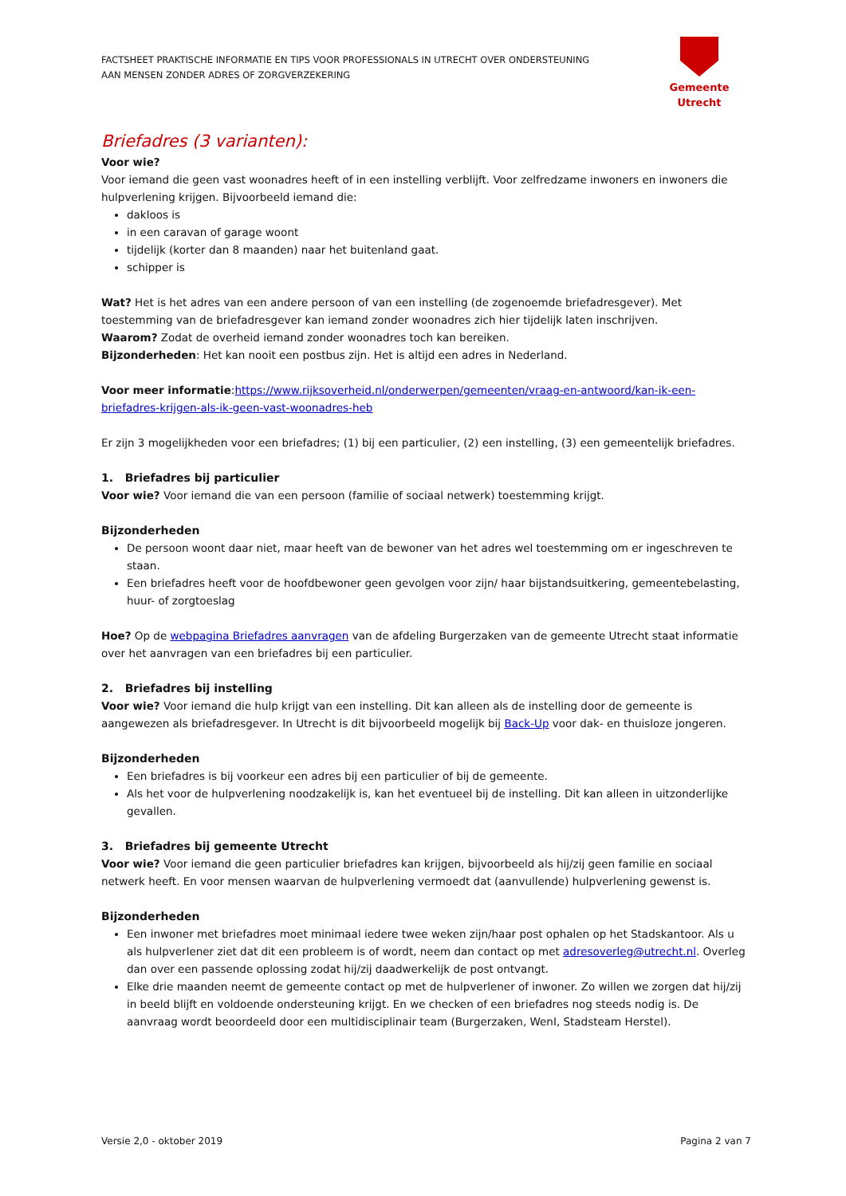FACTSHEET PRAKTISCHE INFORMATIE EN TIPS VOOR PROFESSIONALS IN UTRECHT OVER ONDERSTEUNING
AAN MENSEN ZONDER ADRES OF ZORGVERZEKERING
Gemeente Utrecht
Briefadres (3 varianten):
Voor wie?
Voor iemand die geen vast woonadres heeft of in een instelling verblijft. Voor zelfredzame inwoners en inwoners die hulpverlening krijgen. Bijvoorbeeld iemand die:
dakloos is
in een caravan of garage woont
tijdelijk (korter dan 8 maanden) naar het buitenland gaat.
schipper is
Wat? Het is het adres van een andere persoon of van een instelling (de zogenoemde briefadresgever). Met toestemming van de briefadresgever kan iemand zonder woonadres zich hier tijdelijk laten inschrijven.
Waarom? Zodat de overheid iemand zonder woonadres toch kan bereiken.
Bijzonderheden: Het kan nooit een postbus zijn. Het is altijd een adres in Nederland.
Voor meer informatie:https://www.rijksoverheid.nl/onderwerpen/gemeenten/vraag-en-antwoord/kan-ik-een-briefadres-krijgen-als-ik-geen-vast-woonadres-heb
Er zijn 3 mogelijkheden voor een briefadres; (1) bij een particulier, (2) een instelling, (3) een gemeentelijk briefadres.
1. Briefadres bij particulier
Voor wie? Voor iemand die van een persoon (familie of sociaal netwerk) toestemming krijgt.
Bijzonderheden
De persoon woont daar niet, maar heeft van de bewoner van het adres wel toestemming om er ingeschreven te staan.
Een briefadres heeft voor de hoofdbewoner geen gevolgen voor zijn/ haar bijstandsuitkering, gemeentebelasting, huur- of zorgtoeslag
Hoe? Op de webpagina Briefadres aanvragen van de afdeling Burgerzaken van de gemeente Utrecht staat informatie over het aanvragen van een briefadres bij een particulier.
2. Briefadres bij instelling
Voor wie? Voor iemand die hulp krijgt van een instelling. Dit kan alleen als de instelling door de gemeente is aangewezen als briefadresgever. In Utrecht is dit bijvoorbeeld mogelijk bij Back-Up voor dak- en thuisloze jongeren.
Bijzonderheden
Een briefadres is bij voorkeur een adres bij een particulier of bij de gemeente.
Als het voor de hulpverlening noodzakelijk is, kan het eventueel bij de instelling. Dit kan alleen in uitzonderlijke gevallen.
3. Briefadres bij gemeente Utrecht
Voor wie? Voor iemand die geen particulier briefadres kan krijgen, bijvoorbeeld als hij/zij geen familie en sociaal netwerk heeft. En voor mensen waarvan de hulpverlening vermoedt dat (aanvullende) hulpverlening gewenst is.
Bijzonderheden
Een inwoner met briefadres moet minimaal iedere twee weken zijn/haar post ophalen op het Stadskantoor. Als u als hulpverlener ziet dat dit een probleem is of wordt, neem dan contact op met adresoverleg@utrecht.nl. Overleg dan over een passende oplossing zodat hij/zij daadwerkelijk de post ontvangt.
Elke drie maanden neemt de gemeente contact op met de hulpverlener of inwoner. Zo willen we zorgen dat hij/zij in beeld blijft en voldoende ondersteuning krijgt. En we checken of een briefadres nog steeds nodig is. De aanvraag wordt beoordeeld door een multidisciplinair team (Burgerzaken, WenI, Stadsteam Herstel).
Versie 2,0 - oktober 2019 Pagina 2 van 7